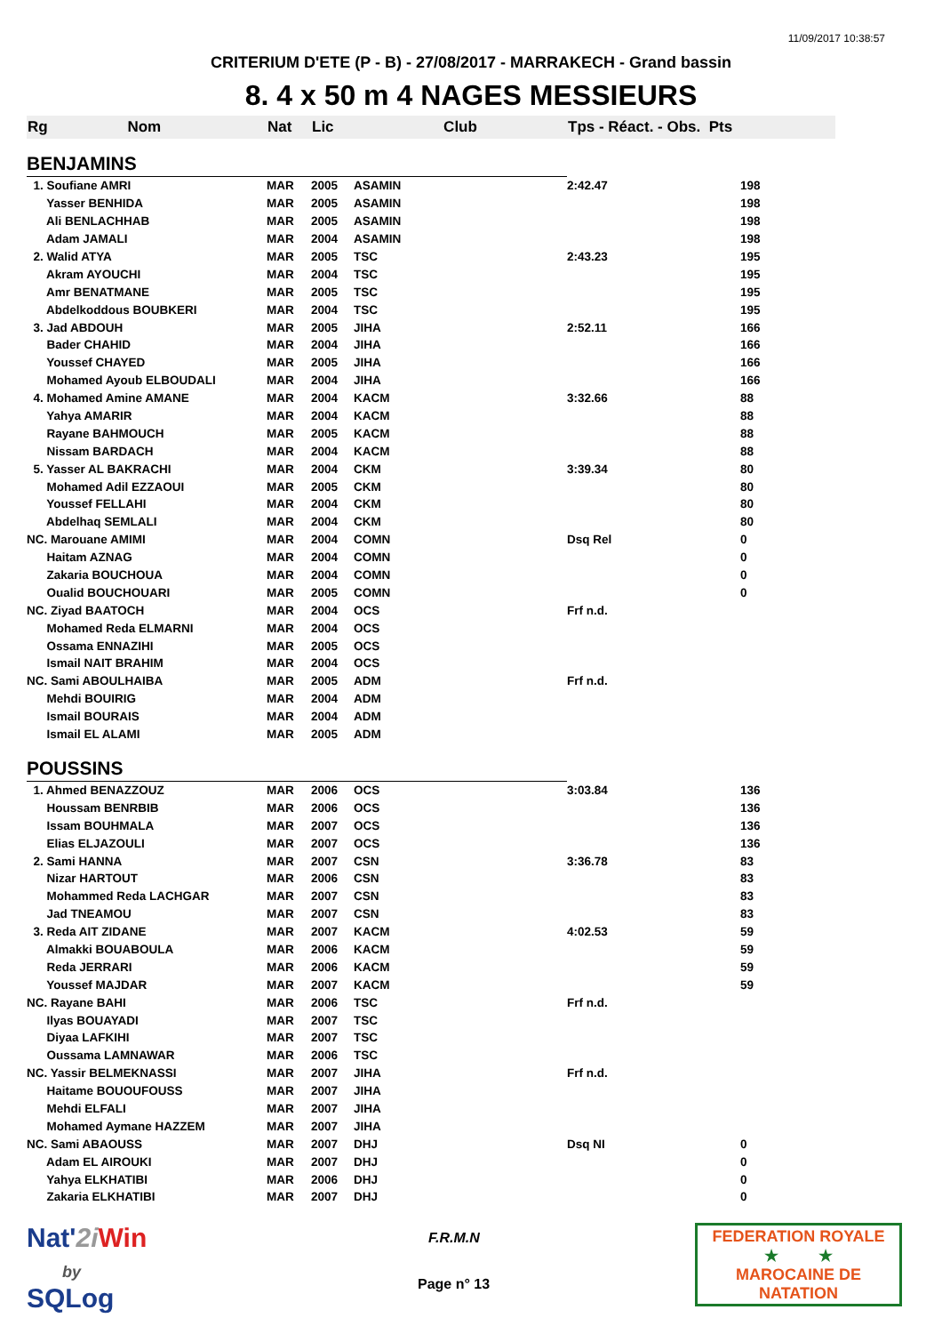11/09/2017 10:38:57
CRITERIUM D'ETE (P - B) - 27/08/2017 - MARRAKECH - Grand bassin
8. 4 x 50 m 4 NAGES MESSIEURS
| Rg Nom | Nat | Lic | Club | Tps - Réact. - Obs. Pts | |
| --- | --- | --- | --- | --- | --- |
| BENJAMINS | | | | | |
| 1. Soufiane AMRI | MAR | 2005 | ASAMIN | 2:42.47 | 198 |
| Yasser BENHIDA | MAR | 2005 | ASAMIN | | 198 |
| Ali BENLACHHAB | MAR | 2005 | ASAMIN | | 198 |
| Adam JAMALI | MAR | 2004 | ASAMIN | | 198 |
| 2. Walid ATYA | MAR | 2005 | TSC | 2:43.23 | 195 |
| Akram AYOUCHI | MAR | 2004 | TSC | | 195 |
| Amr BENATMANE | MAR | 2005 | TSC | | 195 |
| Abdelkoddous BOUBKERI | MAR | 2004 | TSC | | 195 |
| 3. Jad ABDOUH | MAR | 2005 | JIHA | 2:52.11 | 166 |
| Bader CHAHID | MAR | 2004 | JIHA | | 166 |
| Youssef CHAYED | MAR | 2005 | JIHA | | 166 |
| Mohamed Ayoub ELBOUDALI | MAR | 2004 | JIHA | | 166 |
| 4. Mohamed Amine AMANE | MAR | 2004 | KACM | 3:32.66 | 88 |
| Yahya AMARIR | MAR | 2004 | KACM | | 88 |
| Rayane BAHMOUCH | MAR | 2005 | KACM | | 88 |
| Nissam BARDACH | MAR | 2004 | KACM | | 88 |
| 5. Yasser AL BAKRACHI | MAR | 2004 | CKM | 3:39.34 | 80 |
| Mohamed Adil EZZAOUI | MAR | 2005 | CKM | | 80 |
| Youssef FELLAHI | MAR | 2004 | CKM | | 80 |
| Abdelhaq SEMLALI | MAR | 2004 | CKM | | 80 |
| NC. Marouane AMIMI | MAR | 2004 | COMN | Dsq Rel | 0 |
| Haitam AZNAG | MAR | 2004 | COMN | | 0 |
| Zakaria BOUCHOUA | MAR | 2004 | COMN | | 0 |
| Oualid BOUCHOUARI | MAR | 2005 | COMN | | 0 |
| NC. Ziyad BAATOCH | MAR | 2004 | OCS | Frf n.d. | |
| Mohamed Reda ELMARNI | MAR | 2004 | OCS | | |
| Ossama ENNAZIHI | MAR | 2005 | OCS | | |
| Ismail NAIT BRAHIM | MAR | 2004 | OCS | | |
| NC. Sami ABOULHAIBA | MAR | 2005 | ADM | Frf n.d. | |
| Mehdi BOUIRIG | MAR | 2004 | ADM | | |
| Ismail BOURAIS | MAR | 2004 | ADM | | |
| Ismail EL ALAMI | MAR | 2005 | ADM | | |
| POUSSINS | | | | | |
| 1. Ahmed BENAZZOUZ | MAR | 2006 | OCS | 3:03.84 | 136 |
| Houssam BENRBIB | MAR | 2006 | OCS | | 136 |
| Issam BOUHMALA | MAR | 2007 | OCS | | 136 |
| Elias ELJAZOULI | MAR | 2007 | OCS | | 136 |
| 2. Sami HANNA | MAR | 2007 | CSN | 3:36.78 | 83 |
| Nizar HARTOUT | MAR | 2006 | CSN | | 83 |
| Mohammed Reda LACHGAR | MAR | 2007 | CSN | | 83 |
| Jad TNEAMOU | MAR | 2007 | CSN | | 83 |
| 3. Reda AIT ZIDANE | MAR | 2007 | KACM | 4:02.53 | 59 |
| Almakki BOUABOULA | MAR | 2006 | KACM | | 59 |
| Reda JERRARI | MAR | 2006 | KACM | | 59 |
| Youssef MAJDAR | MAR | 2007 | KACM | | 59 |
| NC. Rayane BAHI | MAR | 2006 | TSC | Frf n.d. | |
| Ilyas BOUAYADI | MAR | 2007 | TSC | | |
| Diyaa LAFKIHI | MAR | 2007 | TSC | | |
| Oussama LAMNAWAR | MAR | 2006 | TSC | | |
| NC. Yassir BELMEKNASSI | MAR | 2007 | JIHA | Frf n.d. | |
| Haitame BOUOUFOUSS | MAR | 2007 | JIHA | | |
| Mehdi ELFALI | MAR | 2007 | JIHA | | |
| Mohamed Aymane HAZZEM | MAR | 2007 | JIHA | | |
| NC. Sami ABAOUSS | MAR | 2007 | DHJ | Dsq NI | 0 |
| Adam EL AIROUKI | MAR | 2007 | DHJ | | 0 |
| Yahya ELKHATIBI | MAR | 2006 | DHJ | | 0 |
| Zakaria ELKHATIBI | MAR | 2007 | DHJ | | 0 |
Nat'2i Win
by
SQLog
F.R.M.N
Page n° 13
FEDERATION ROYALE
★ ★
MAROCAINE DE NATATION